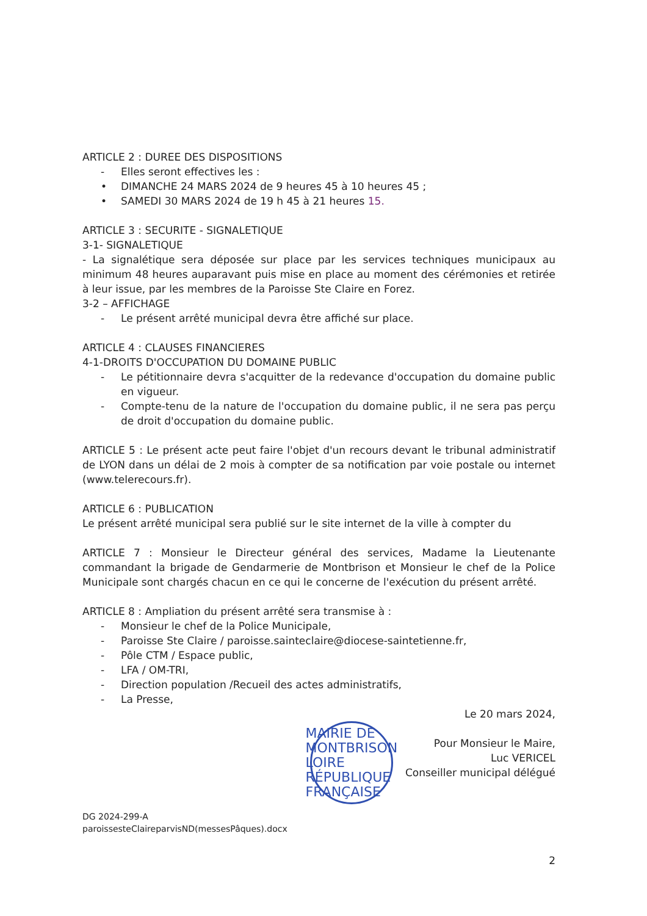ARTICLE 2 : DUREE DES DISPOSITIONS
- Elles seront effectives les :
• DIMANCHE 24 MARS 2024 de 9 heures 45 à 10 heures 45 ;
• SAMEDI 30 MARS 2024 de 19 h 45 à 21 heures 15.
ARTICLE 3 : SECURITE - SIGNALETIQUE
3-1- SIGNALETIQUE
- La signalétique sera déposée sur place par les services techniques municipaux au minimum 48 heures auparavant puis mise en place au moment des cérémonies et retirée à leur issue, par les membres de la Paroisse Ste Claire en Forez.
3-2 – AFFICHAGE
- Le présent arrêté municipal devra être affiché sur place.
ARTICLE 4 : CLAUSES FINANCIERES
4-1-DROITS D'OCCUPATION DU DOMAINE PUBLIC
- Le pétitionnaire devra s'acquitter de la redevance d'occupation du domaine public en vigueur.
- Compte-tenu de la nature de l'occupation du domaine public, il ne sera pas perçu de droit d'occupation du domaine public.
ARTICLE 5 : Le présent acte peut faire l'objet d'un recours devant le tribunal administratif de LYON dans un délai de 2 mois à compter de sa notification par voie postale ou internet (www.telerecours.fr).
ARTICLE 6 : PUBLICATION
Le présent arrêté municipal sera publié sur le site internet de la ville à compter du
ARTICLE 7 : Monsieur le Directeur général des services, Madame la Lieutenante commandant la brigade de Gendarmerie de Montbrison et Monsieur le chef de la Police Municipale sont chargés chacun en ce qui le concerne de l'exécution du présent arrêté.
ARTICLE 8 : Ampliation du présent arrêté sera transmise à :
- Monsieur le chef de la Police Municipale,
- Paroisse Ste Claire / paroisse.sainteclaire@diocese-saintetienne.fr,
- Pôle CTM / Espace public,
- LFA / OM-TRI,
- Direction population /Recueil des actes administratifs,
- La Presse,
Le 20 mars 2024,
MAIRIE DE MONTBRISON LOIRE RÉPUBLIQUE FRANÇAISE
Pour Monsieur le Maire,
Luc VERICEL
Conseiller municipal délégué
DG 2024-299-A
paroissesteClaireparvisND(messesPâques).docx
2